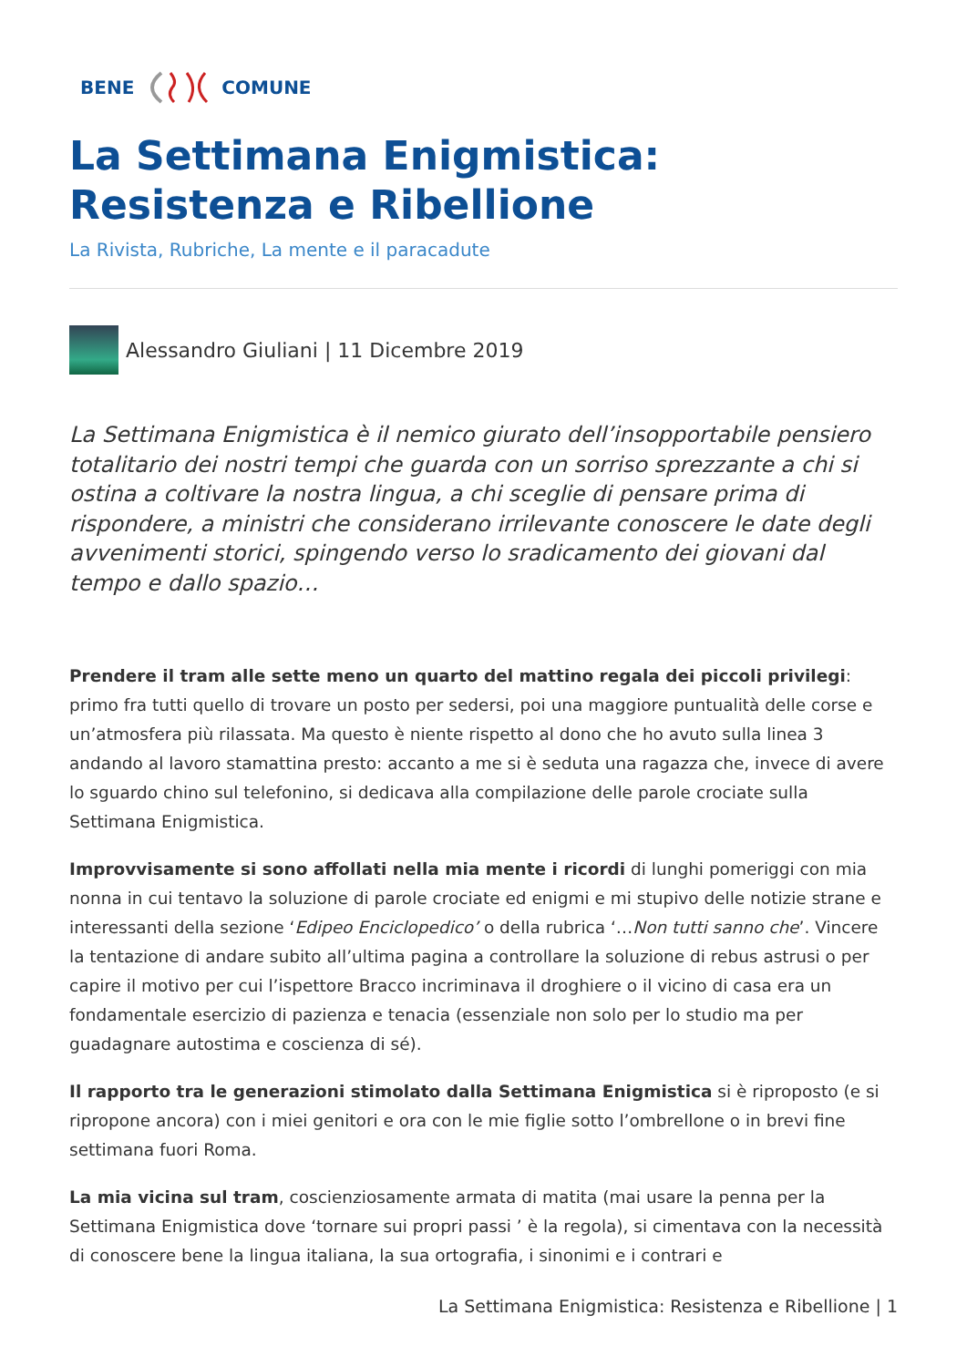BENE COMUNE
La Settimana Enigmistica: Resistenza e Ribellione
La Rivista, Rubriche, La mente e il paracadute
Alessandro Giuliani | 11 Dicembre 2019
La Settimana Enigmistica è il nemico giurato dell’insopportabile pensiero totalitario dei nostri tempi che guarda con un sorriso sprezzante a chi si ostina a coltivare la nostra lingua, a chi sceglie di pensare prima di rispondere, a ministri che considerano irrilevante conoscere le date degli avvenimenti storici, spingendo verso lo sradicamento dei giovani dal tempo e dallo spazio…
Prendere il tram alle sette meno un quarto del mattino regala dei piccoli privilegi: primo fra tutti quello di trovare un posto per sedersi, poi una maggiore puntualità delle corse e un’atmosfera più rilassata. Ma questo è niente rispetto al dono che ho avuto sulla linea 3 andando al lavoro stamattina presto: accanto a me si è seduta una ragazza che, invece di avere lo sguardo chino sul telefonino, si dedicava alla compilazione delle parole crociate sulla Settimana Enigmistica.
Improvvisamente si sono affollati nella mia mente i ricordi di lunghi pomeriggi con mia nonna in cui tentavo la soluzione di parole crociate ed enigmi e mi stupivo delle notizie strane e interessanti della sezione ‘Edipeo Enciclopedico’ o della rubrica ‘…Non tutti sanno che’. Vincere la tentazione di andare subito all’ultima pagina a controllare la soluzione di rebus astrusi o per capire il motivo per cui l’ispettore Bracco incriminava il droghiere o il vicino di casa era un fondamentale esercizio di pazienza e tenacia (essenziale non solo per lo studio ma per guadagnare autostima e coscienza di sé).
Il rapporto tra le generazioni stimolato dalla Settimana Enigmistica si è riproposto (e si ripropone ancora) con i miei genitori e ora con le mie figlie sotto l’ombrellone o in brevi fine settimana fuori Roma.
La mia vicina sul tram, coscienziosamente armata di matita (mai usare la penna per la Settimana Enigmistica dove ‘tornare sui propri passi ’ è la regola), si cimentava con la necessità di conoscere bene la lingua italiana, la sua ortografia, i sinonimi e i contrari e
La Settimana Enigmistica: Resistenza e Ribellione | 1